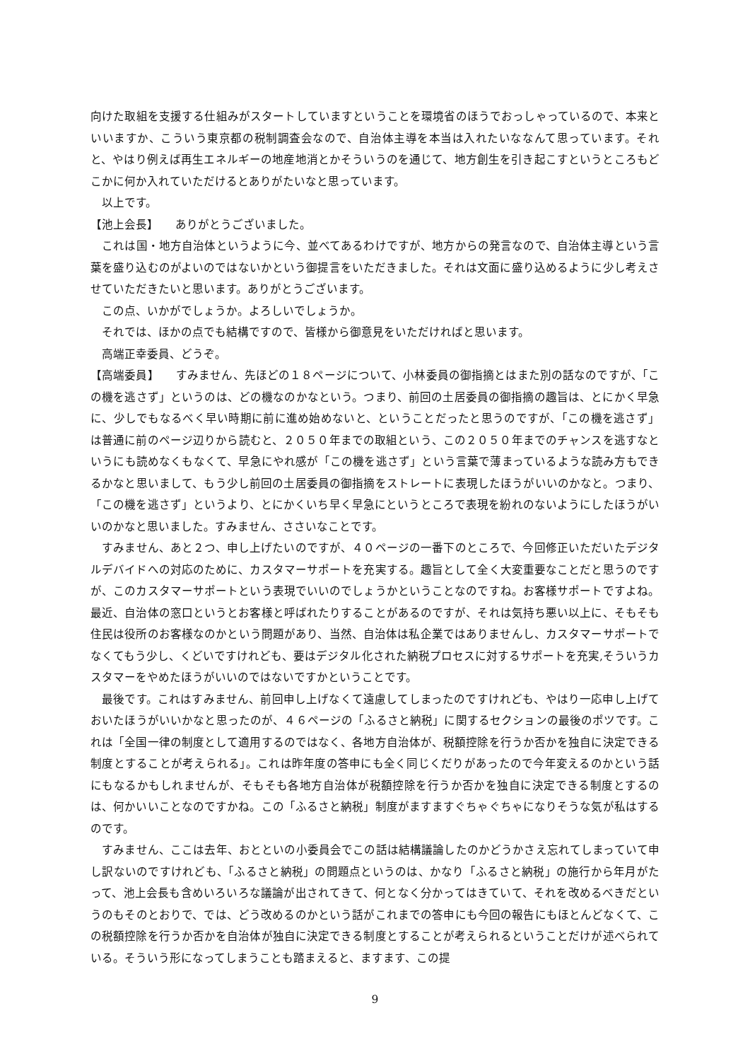向けた取組を支援する仕組みがスタートしていますということを環境省のほうでおっしゃっているので、本来といいますか、こういう東京都の税制調査会なので、自治体主導を本当は入れたいななんて思っています。それと、やはり例えば再生エネルギーの地産地消とかそういうのを通じて、地方創生を引き起こすというところもどこかに何か入れていただけるとありがたいなと思っています。
　以上です。
【池上会長】　　ありがとうございました。
　これは国・地方自治体というように今、並べてあるわけですが、地方からの発言なので、自治体主導という言葉を盛り込むのがよいのではないかという御提言をいただきました。それは文面に盛り込めるように少し考えさせていただきたいと思います。ありがとうございます。
　この点、いかがでしょうか。よろしいでしょうか。
　それでは、ほかの点でも結構ですので、皆様から御意見をいただければと思います。
　高端正幸委員、どうぞ。
【高端委員】　　すみません、先ほどの１８ページについて、小林委員の御指摘とはまた別の話なのですが、「この機を逃さず」というのは、どの機なのかなという。つまり、前回の土居委員の御指摘の趣旨は、とにかく早急に、少しでもなるべく早い時期に前に進め始めないと、ということだったと思うのですが、「この機を逃さず」は普通に前のページ辺りから読むと、２０５０年までの取組という、この２０５０年までのチャンスを逃すなというにも読めなくもなくて、早急にやれ感が「この機を逃さず」という言葉で薄まっているような読み方もできるかなと思いまして、もう少し前回の土居委員の御指摘をストレートに表現したほうがいいのかなと。つまり、「この機を逃さず」というより、とにかくいち早く早急にというところで表現を紛れのないようにしたほうがいいのかなと思いました。すみません、ささいなことです。
　すみません、あと２つ、申し上げたいのですが、４０ページの一番下のところで、今回修正いただいたデジタルデバイドへの対応のために、カスタマーサポートを充実する。趣旨として全く大変重要なことだと思うのですが、このカスタマーサポートという表現でいいのでしょうかということなのですね。お客様サポートですよね。最近、自治体の窓口というとお客様と呼ばれたりすることがあるのですが、それは気持ち悪い以上に、そもそも住民は役所のお客様なのかという問題があり、当然、自治体は私企業ではありませんし、カスタマーサポートでなくてもう少し、くどいですけれども、要はデジタル化された納税プロセスに対するサポートを充実,そういうカスタマーをやめたほうがいいのではないですかということです。
　最後です。これはすみません、前回申し上げなくて遠慮してしまったのですけれども、やはり一応申し上げておいたほうがいいかなと思ったのが、４６ページの「ふるさと納税」に関するセクションの最後のポツです。これは「全国一律の制度として適用するのではなく、各地方自治体が、税額控除を行うか否かを独自に決定できる制度とすることが考えられる」。これは昨年度の答申にも全く同じくだりがあったので今年変えるのかという話にもなるかもしれませんが、そもそも各地方自治体が税額控除を行うか否かを独自に決定できる制度とするのは、何かいいことなのですかね。この「ふるさと納税」制度がますますぐちゃぐちゃになりそうな気が私はするのです。
　すみません、ここは去年、おとといの小委員会でこの話は結構議論したのかどうかさえ忘れてしまっていて申し訳ないのですけれども、「ふるさと納税」の問題点というのは、かなり「ふるさと納税」の施行から年月がたって、池上会長も含めいろいろな議論が出されてきて、何となく分かってはきていて、それを改めるべきだというのもそのとおりで、では、どう改めるのかという話がこれまでの答申にも今回の報告にもほとんどなくて、この税額控除を行うか否かを自治体が独自に決定できる制度とすることが考えられるということだけが述べられている。そういう形になってしまうことも踏まえると、ますます、この提
9